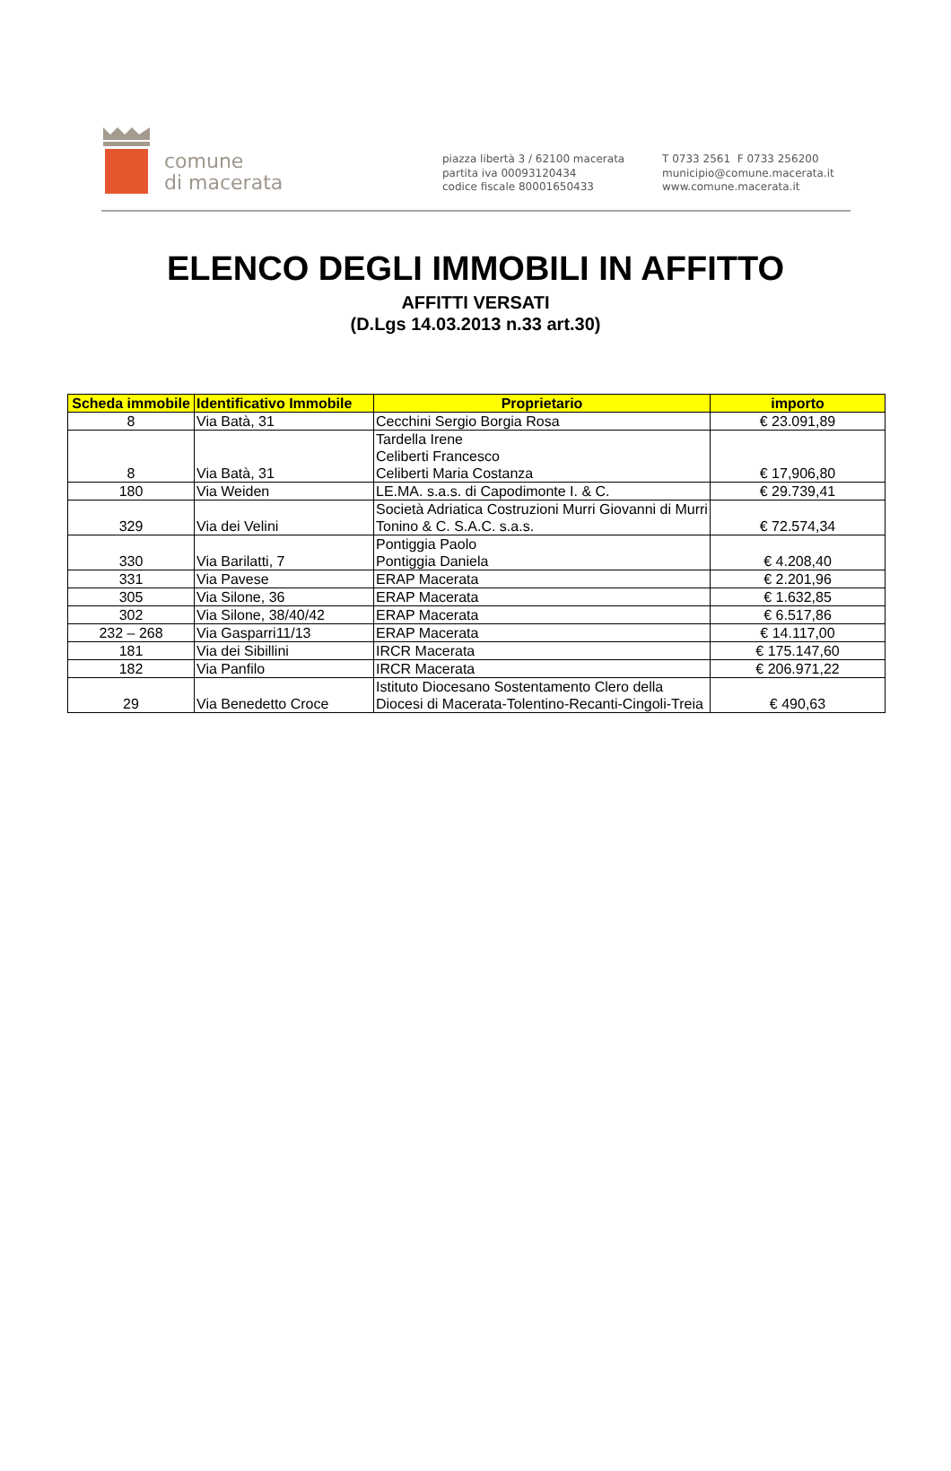comune
di macerata
piazza libertà 3 / 62100 macerata
partita iva 00093120434
codice fiscale 80001650433
T 0733 2561 F 0733 256200
municipio@comune.macerata.it
www.comune.macerata.it
ELENCO DEGLI IMMOBILI IN AFFITTO
AFFITTI VERSATI
(D.Lgs 14.03.2013 n.33 art.30)
| Scheda immobile | Identificativo Immobile | Proprietario | importo |
| --- | --- | --- | --- |
| 8 | Via Batà, 31 | Cecchini Sergio Borgia Rosa | € 23.091,89 |
| 8 | Via Batà, 31 | Tardella Irene Celiberti Francesco Celiberti Maria Costanza | € 17,906,80 |
| 180 | Via Weiden | LE.MA. s.a.s. di Capodimonte I. & C. | € 29.739,41 |
| 329 | Via dei Velini | Società Adriatica Costruzioni Murri Giovanni di Murri Tonino & C. S.A.C. s.a.s. | € 72.574,34 |
| 330 | Via Barilatti, 7 | Pontiggia Paolo Pontiggia Daniela | € 4.208,40 |
| 331 | Via Pavese | ERAP Macerata | € 2.201,96 |
| 305 | Via Silone, 36 | ERAP Macerata | € 1.632,85 |
| 302 | Via Silone, 38/40/42 | ERAP Macerata | € 6.517,86 |
| 232 – 268 | Via Gasparri11/13 | ERAP Macerata | € 14.117,00 |
| 181 | Via dei Sibillini | IRCR Macerata | € 175.147,60 |
| 182 | Via Panfilo | IRCR Macerata | € 206.971,22 |
| 29 | Via Benedetto Croce | Istituto Diocesano Sostentamento Clero della Diocesi di Macerata-Tolentino-Recanti-Cingoli-Treia | € 490,63 |